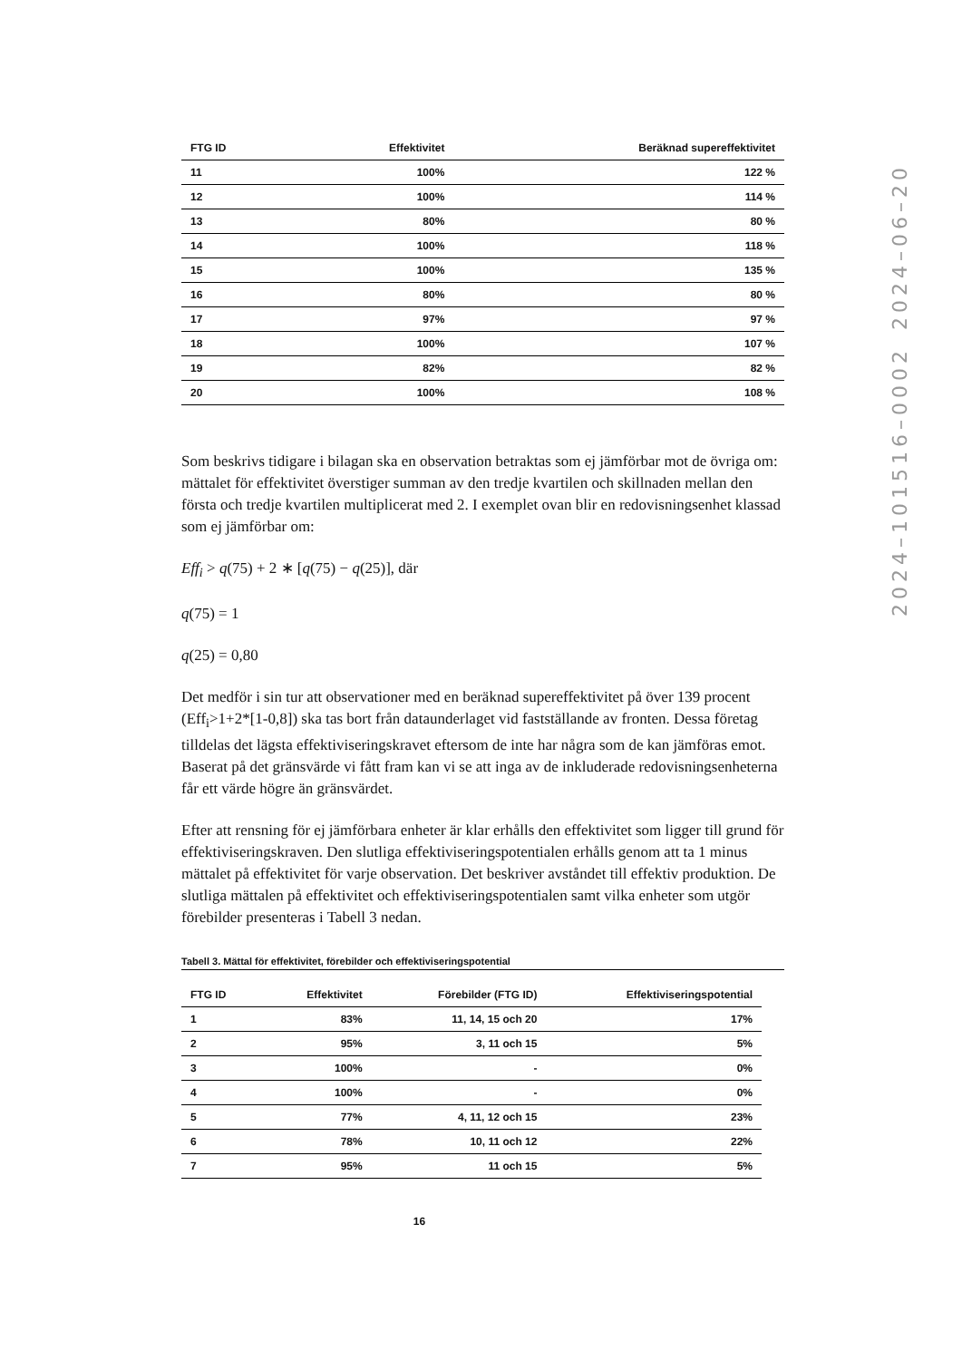| FTG ID | Effektivitet | Beräknad supereffektivitet |
| --- | --- | --- |
| 11 | 100% | 122 % |
| 12 | 100% | 114 % |
| 13 | 80% | 80 % |
| 14 | 100% | 118 % |
| 15 | 100% | 135 % |
| 16 | 80% | 80 % |
| 17 | 97% | 97 % |
| 18 | 100% | 107 % |
| 19 | 82% | 82 % |
| 20 | 100% | 108 % |
Som beskrivs tidigare i bilagan ska en observation betraktas som ej jämförbar mot de övriga om: mättalet för effektivitet överstiger summan av den tredje kvartilen och skillnaden mellan den första och tredje kvartilen multiplicerat med 2. I exemplet ovan blir en redovisningsenhet klassad som ej jämförbar om:
Eff<sub>i</sub> > q(75) + 2 ∗ [q(75) − q(25)], där
q(75) = 1
q(25) = 0,80
Det medför i sin tur att observationer med en beräknad supereffektivitet på över 139 procent (Eff<sub>i</sub>>1+2*[1-0,8]) ska tas bort från dataunderlaget vid fastställande av fronten. Dessa företag tilldelas det lägsta effektiviseringskravet eftersom de inte har några som de kan jämföras emot. Baserat på det gränsvärde vi fått fram kan vi se att inga av de inkluderade redovisningsenheterna får ett värde högre än gränsvärdet.
Efter att rensning för ej jämförbara enheter är klar erhålls den effektivitet som ligger till grund för effektiviseringskraven. Den slutliga effektiviseringspotentialen erhålls genom att ta 1 minus mättalet på effektivitet för varje observation. Det beskriver avståndet till effektiv produktion. De slutliga mättalen på effektivitet och effektiviseringspotentialen samt vilka enheter som utgör förebilder presenteras i Tabell 3 nedan.
Tabell 3. Mättal för effektivitet, förebilder och effektiviseringspotential
| FTG ID | Effektivitet | Förebilder (FTG ID) | Effektiviseringspotential |
| --- | --- | --- | --- |
| 1 | 83% | 11, 14, 15 och 20 | 17% |
| 2 | 95% | 3, 11 och 15 | 5% |
| 3 | 100% | - | 0% |
| 4 | 100% | - | 0% |
| 5 | 77% | 4, 11, 12 och 15 | 23% |
| 6 | 78% | 10, 11 och 12 | 22% |
| 7 | 95% | 11 och 15 | 5% |
16
2024–101516–0002 2024–06–20